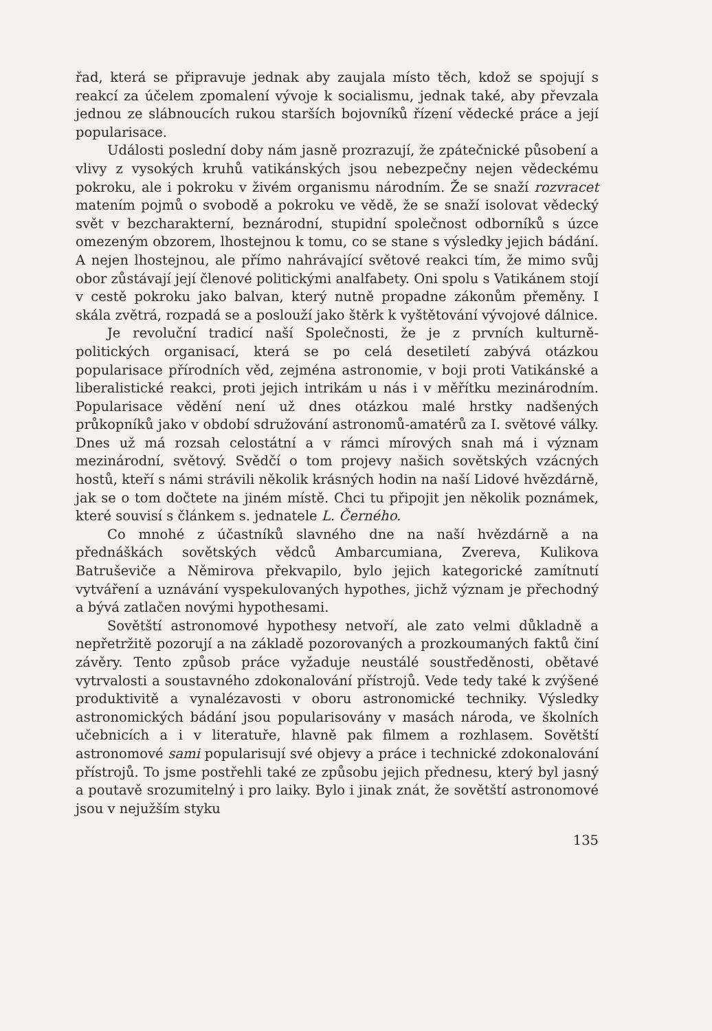řad, která se připravuje jednak aby zaujala místo těch, kdož se spojují s reakcí za účelem zpomalení vývoje k socialismu, jednak také, aby převzala jednou ze slábnoucích rukou starších bojovníků řízení vědecké práce a její popularisace.
Události poslední doby nám jasně prozrazují, že zpátečnické působení a vlivy z vysokých kruhů vatikánských jsou nebezpečny nejen vědeckému pokroku, ale i pokroku v živém organismu národním. Že se snaží rozvracet matením pojmů o svobodě a pokroku ve vědě, že se snaží isolovat vědecký svět v bezcharakterní, beznárodní, stupidní společnost odborníků s úzce omezeným obzorem, lhostejnou k tomu, co se stane s výsledky jejich bádání. A nejen lhostejnou, ale přímo nahrávající světové reakci tím, že mimo svůj obor zůstávají její členové politickými analfabety. Oni spolu s Vatikánem stojí v cestě pokroku jako balvan, který nutně propadne zákonům přeměny. I skála zvětrá, rozpadá se a poslouží jako štěrk k vyštětování vývojové dálnice.
Je revoluční tradicí naší Společnosti, že je z prvních kulturně-politických organisací, která se po celá desetiletí zabývá otázkou popularisace přírodních věd, zejména astronomie, v boji proti Vatikánské a liberalistické reakci, proti jejich intrikám u nás i v měřítku mezinárodním. Popularisace vědění není už dnes otázkou malé hrstky nadšených průkopníků jako v období sdružování astronomů-amatérů za I. světové války. Dnes už má rozsah celostátní a v rámci mírových snah má i význam mezinárodní, světový. Svědčí o tom projevy našich sovětských vzácných hostů, kteří s námi strávili několik krásných hodin na naší Lidové hvězdárně, jak se o tom dočtete na jiném místě. Chci tu připojit jen několik poznámek, které souvisí s článkem s. jednatele L. Černého.
Co mnohé z účastníků slavného dne na naší hvězdárně a na přednáškách sovětských vědců Ambarcumiana, Zvereva, Kulikova Batruševiče a Němirova překvapilo, bylo jejich kategorické zamítnutí vytváření a uznávání vyspekulovaných hypothes, jichž význam je přechodný a bývá zatlačen novými hypothesami.
Sovětští astronomové hypothesy netvoří, ale zato velmi důkladně a nepřetržitě pozorují a na základě pozorovaných a prozkoumaných faktů činí závěry. Tento způsob práce vyžaduje neustálé soustředěnosti, obětavé vytrvalosti a soustavného zdokonalování přístrojů. Vede tedy také k zvýšené produktivitě a vynalézavosti v oboru astronomické techniky. Výsledky astronomických bádání jsou popularisovány v masách národa, ve školních učebnicích a i v literatuře, hlavně pak filmem a rozhlasem. Sovětští astronomové sami popularisují své objevy a práce i technické zdokonalování přístrojů. To jsme postřehli také ze způsobu jejich přednesu, který byl jasný a poutavě srozumitelný i pro laiky. Bylo i jinak znát, že sovětští astronomové jsou v nejužším styku
135